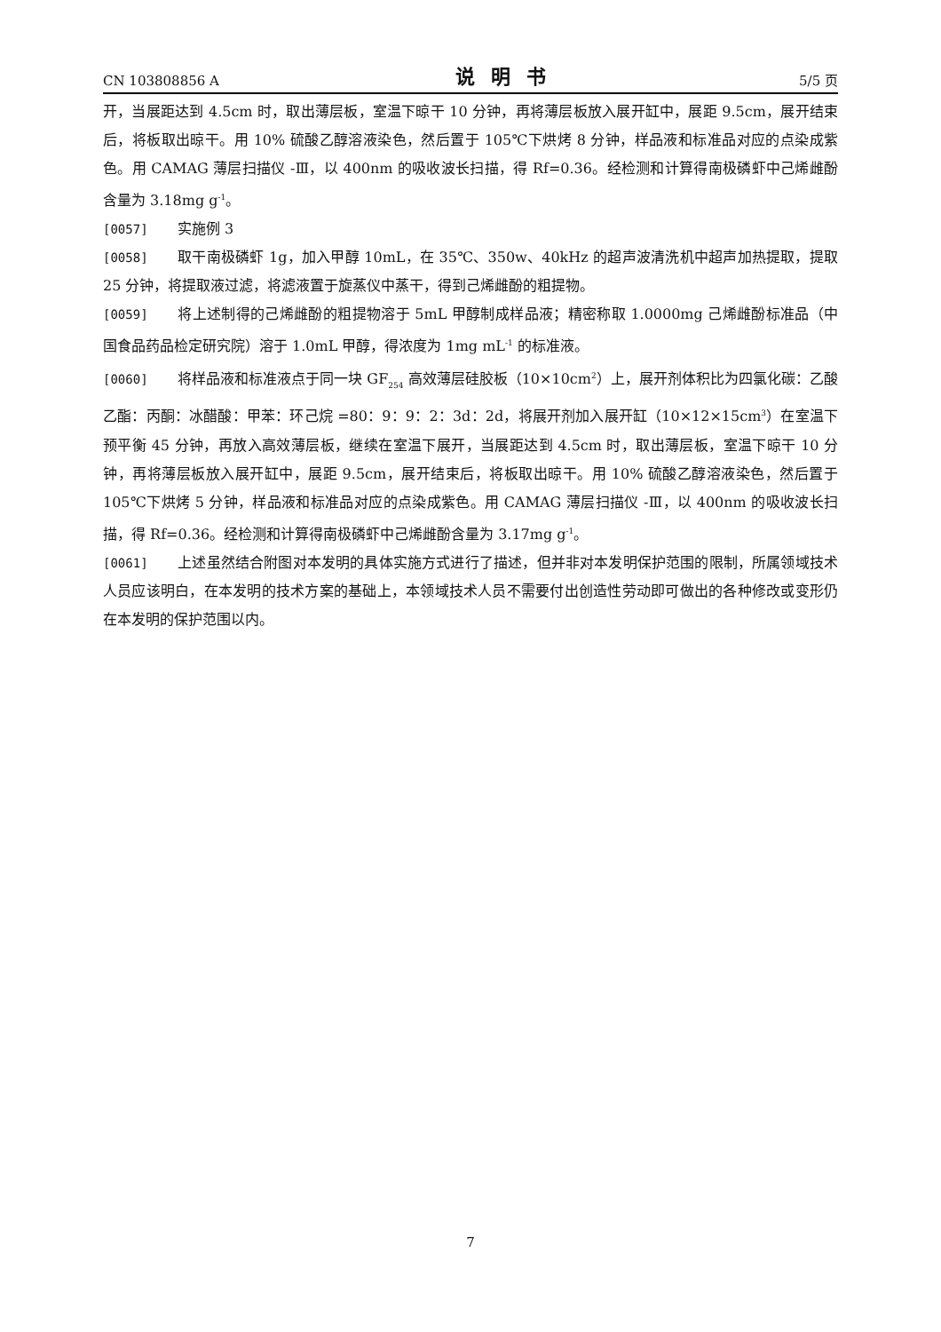CN 103808856 A 说明书 5/5 页
开，当展距达到 4.5cm 时，取出薄层板，室温下晾干 10 分钟，再将薄层板放入展开缸中，展距 9.5cm，展开结束后，将板取出晾干。用 10% 硫酸乙醇溶液染色，然后置于 105℃下烘烤 8 分钟，样品液和标准品对应的点染成紫色。用 CAMAG 薄层扫描仪 -Ⅲ，以 400nm 的吸收波长扫描，得 Rf=0.36。经检测和计算得南极磷虾中己烯雌酚含量为 3.18mg g<sup>-1</sup>。
[0057] 实施例 3
[0058] 取干南极磷虾 1g，加入甲醇 10mL，在 35℃、350w、40kHz 的超声波清洗机中超声加热提取，提取 25 分钟，将提取液过滤，将滤液置于旋蒸仪中蒸干，得到己烯雌酚的粗提物。
[0059] 将上述制得的己烯雌酚的粗提物溶于 5mL 甲醇制成样品液；精密称取 1.0000mg 己烯雌酚标准品（中国食品药品检定研究院）溶于 1.0mL 甲醇，得浓度为 1mg mL<sup>-1</sup> 的标准液。
[0060] 将样品液和标准液点于同一块 GF<sub>254</sub> 高效薄层硅胶板（10×10cm<sup>2</sup>）上，展开剂体积比为四氯化碳：乙酸乙酯：丙酮：冰醋酸：甲苯：环己烷 =80：9：9：2：3d：2d，将展开剂加入展开缸（10×12×15cm<sup>3</sup>）在室温下预平衡 45 分钟，再放入高效薄层板，继续在室温下展开，当展距达到 4.5cm 时，取出薄层板，室温下晾干 10 分钟，再将薄层板放入展开缸中，展距 9.5cm，展开结束后，将板取出晾干。用 10% 硫酸乙醇溶液染色，然后置于 105℃下烘烤 5 分钟，样品液和标准品对应的点染成紫色。用 CAMAG 薄层扫描仪 -Ⅲ，以 400nm 的吸收波长扫描，得 Rf=0.36。经检测和计算得南极磷虾中己烯雌酚含量为 3.17mg g<sup>-1</sup>。
[0061] 上述虽然结合附图对本发明的具体实施方式进行了描述，但并非对本发明保护范围的限制，所属领域技术人员应该明白，在本发明的技术方案的基础上，本领域技术人员不需要付出创造性劳动即可做出的各种修改或变形仍在本发明的保护范围以内。
7